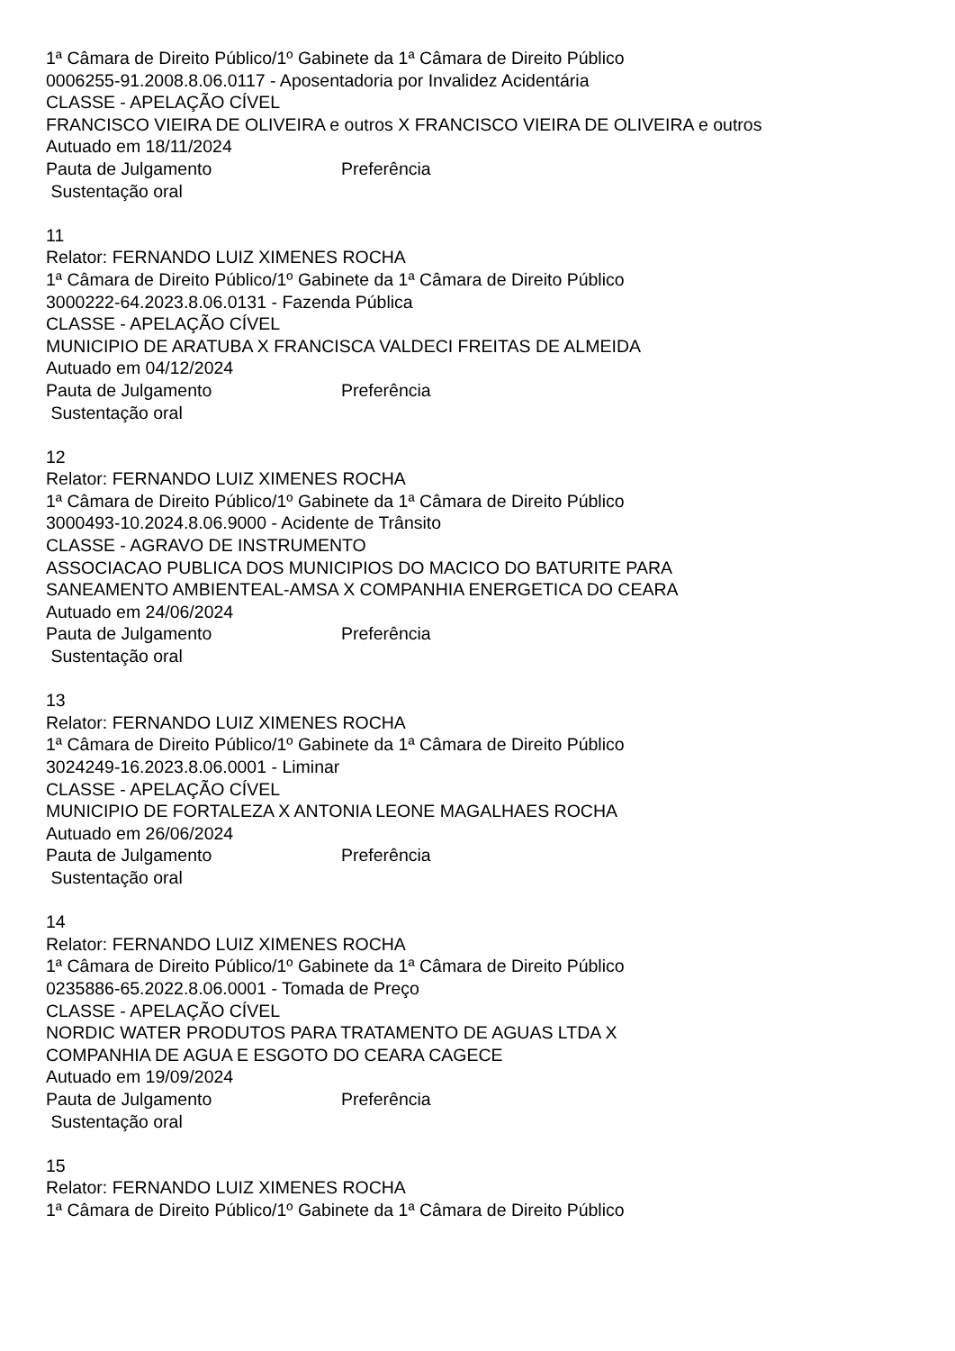1ª Câmara de Direito Público/1º Gabinete da 1ª Câmara de Direito Público
0006255-91.2008.8.06.0117 - Aposentadoria por Invalidez Acidentária
CLASSE - APELAÇÃO CÍVEL
FRANCISCO VIEIRA DE OLIVEIRA e outros X FRANCISCO VIEIRA DE OLIVEIRA e outros
Autuado em 18/11/2024
Pauta de Julgamento Preferência
Sustentação oral
11
Relator: FERNANDO LUIZ XIMENES ROCHA
1ª Câmara de Direito Público/1º Gabinete da 1ª Câmara de Direito Público
3000222-64.2023.8.06.0131 - Fazenda Pública
CLASSE - APELAÇÃO CÍVEL
MUNICIPIO DE ARATUBA X FRANCISCA VALDECI FREITAS DE ALMEIDA
Autuado em 04/12/2024
Pauta de Julgamento Preferência
Sustentação oral
12
Relator: FERNANDO LUIZ XIMENES ROCHA
1ª Câmara de Direito Público/1º Gabinete da 1ª Câmara de Direito Público
3000493-10.2024.8.06.9000 - Acidente de Trânsito
CLASSE - AGRAVO DE INSTRUMENTO
ASSOCIACAO PUBLICA DOS MUNICIPIOS DO MACICO DO BATURITE PARA SANEAMENTO AMBIENTEAL-AMSA X COMPANHIA ENERGETICA DO CEARA
Autuado em 24/06/2024
Pauta de Julgamento Preferência
Sustentação oral
13
Relator: FERNANDO LUIZ XIMENES ROCHA
1ª Câmara de Direito Público/1º Gabinete da 1ª Câmara de Direito Público
3024249-16.2023.8.06.0001 - Liminar
CLASSE - APELAÇÃO CÍVEL
MUNICIPIO DE FORTALEZA X ANTONIA LEONE MAGALHAES ROCHA
Autuado em 26/06/2024
Pauta de Julgamento Preferência
Sustentação oral
14
Relator: FERNANDO LUIZ XIMENES ROCHA
1ª Câmara de Direito Público/1º Gabinete da 1ª Câmara de Direito Público
0235886-65.2022.8.06.0001 - Tomada de Preço
CLASSE - APELAÇÃO CÍVEL
NORDIC WATER PRODUTOS PARA TRATAMENTO DE AGUAS LTDA X
COMPANHIA DE AGUA E ESGOTO DO CEARA CAGECE
Autuado em 19/09/2024
Pauta de Julgamento Preferência
Sustentação oral
15
Relator: FERNANDO LUIZ XIMENES ROCHA
1ª Câmara de Direito Público/1º Gabinete da 1ª Câmara de Direito Público